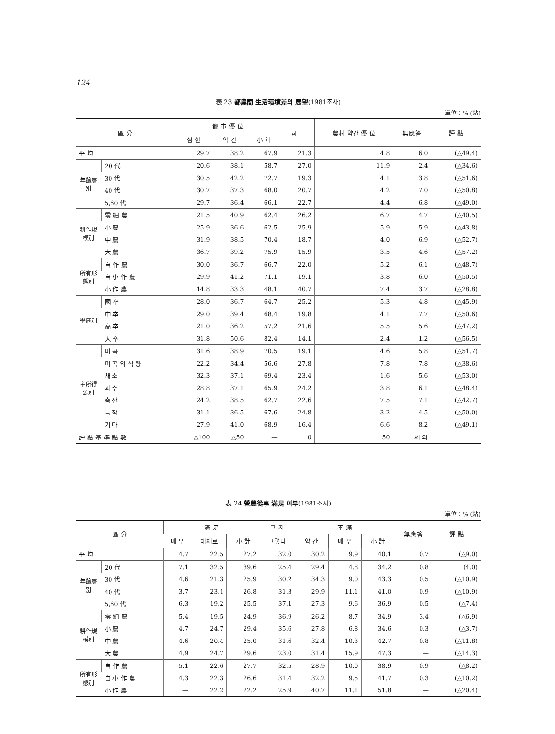124
表 23 都農間 生活環境差의 展望(1981조사)
單位：% (點)
| 區 分 | | 都 市 優 位 | | | 同 一 | 農村 약간 優 位 | 無應答 | 評 點 |
| --- | --- | --- | --- | --- | --- | --- | --- | --- |
| | | 심 한 | 약 간 | 小 計 | | | | |
| 平 均 | | 29.7 | 38.2 | 67.9 | 21.3 | 4.8 | 6.0 | (△49.4) |
| 年齡層別 | 20 代 | 20.6 | 38.1 | 58.7 | 27.0 | 11.9 | 2.4 | (△34.6) |
| | 30 代 | 30.5 | 42.2 | 72.7 | 19.3 | 4.1 | 3.8 | (△51.6) |
| | 40 代 | 30.7 | 37.3 | 68.0 | 20.7 | 4.2 | 7.0 | (△50.8) |
| | 5,60 代 | 29.7 | 36.4 | 66.1 | 22.7 | 4.4 | 6.8 | (△49.0) |
| 耕作規模別 | 零 細 農 | 21.5 | 40.9 | 62.4 | 26.2 | 6.7 | 4.7 | (△40.5) |
| | 小 農 | 25.9 | 36.6 | 62.5 | 25.9 | 5.9 | 5.9 | (△43.8) |
| | 中 農 | 31.9 | 38.5 | 70.4 | 18.7 | 4.0 | 6.9 | (△52.7) |
| | 大 農 | 36.7 | 39.2 | 75.9 | 15.9 | 3.5 | 4.6 | (△57.2) |
| 所有形態別 | 自 作 農 | 30.0 | 36.7 | 66.7 | 22.0 | 5.2 | 6.1 | (△48.7) |
| | 自 小 作 農 | 29.9 | 41.2 | 71.1 | 19.1 | 3.8 | 6.0 | (△50.5) |
| | 小 作 農 | 14.8 | 33.3 | 48.1 | 40.7 | 7.4 | 3.7 | (△28.8) |
| 學歷別 | 國 卒 | 28.0 | 36.7 | 64.7 | 25.2 | 5.3 | 4.8 | (△45.9) |
| | 中 卒 | 29.0 | 39.4 | 68.4 | 19.8 | 4.1 | 7.7 | (△50.6) |
| | 高 卒 | 21.0 | 36.2 | 57.2 | 21.6 | 5.5 | 5.6 | (△47.2) |
| | 大 卒 | 31.8 | 50.6 | 82.4 | 14.1 | 2.4 | 1.2 | (△56.5) |
| 主所得源別 | 미 곡 | 31.6 | 38.9 | 70.5 | 19.1 | 4.6 | 5.8 | (△51.7) |
| | 미 곡 외 식 량 | 22.2 | 34.4 | 56.6 | 27.8 | 7.8 | 7.8 | (△38.6) |
| | 채 소 | 32.3 | 37.1 | 69.4 | 23.4 | 1.6 | 5.6 | (△53.0) |
| | 과 수 | 28.8 | 37.1 | 65.9 | 24.2 | 3.8 | 6.1 | (△48.4) |
| | 축 산 | 24.2 | 38.5 | 62.7 | 22.6 | 7.5 | 7.1 | (△42.7) |
| | 특 작 | 31.1 | 36.5 | 67.6 | 24.8 | 3.2 | 4.5 | (△50.0) |
| | 기 타 | 27.9 | 41.0 | 68.9 | 16.4 | 6.6 | 8.2 | (△49.1) |
| 評 點 基 準 點 數 | | △100 | △50 | — | 0 | 50 | 제 외 | |
表 24 營農從事 滿足 여부(1981조사)
單位：% (點)
| 區 分 | | 滿 足 | | | 그 저 | 不 滿 | | | 無應答 | 評 點 |
| --- | --- | --- | --- | --- | --- | --- | --- | --- | --- | --- |
| | | 매 우 | 대체로 | 小 計 | 그렇다 | 약 간 | 매 우 | 小 計 | | |
| 平 均 | | 4.7 | 22.5 | 27.2 | 32.0 | 30.2 | 9.9 | 40.1 | 0.7 | (△9.0) |
| 年齡層別 | 20 代 | 7.1 | 32.5 | 39.6 | 25.4 | 29.4 | 4.8 | 34.2 | 0.8 | (4.0) |
| | 30 代 | 4.6 | 21.3 | 25.9 | 30.2 | 34.3 | 9.0 | 43.3 | 0.5 | (△10.9) |
| | 40 代 | 3.7 | 23.1 | 26.8 | 31.3 | 29.9 | 11.1 | 41.0 | 0.9 | (△10.9) |
| | 5,60 代 | 6.3 | 19.2 | 25.5 | 37.1 | 27.3 | 9.6 | 36.9 | 0.5 | (△7.4) |
| 耕作規模別 | 零 細 農 | 5.4 | 19.5 | 24.9 | 36.9 | 26.2 | 8.7 | 34.9 | 3.4 | (△6.9) |
| | 小 農 | 4.7 | 24.7 | 29.4 | 35.6 | 27.8 | 6.8 | 34.6 | 0.3 | (△3.7) |
| | 中 農 | 4.6 | 20.4 | 25.0 | 31.6 | 32.4 | 10.3 | 42.7 | 0.8 | (△11.8) |
| | 大 農 | 4.9 | 24.7 | 29.6 | 23.0 | 31.4 | 15.9 | 47.3 | — | (△14.3) |
| 所有形態別 | 自 作 農 | 5.1 | 22.6 | 27.7 | 32.5 | 28.9 | 10.0 | 38.9 | 0.9 | (△8.2) |
| | 自 小 作 農 | 4.3 | 22.3 | 26.6 | 31.4 | 32.2 | 9.5 | 41.7 | 0.3 | (△10.2) |
| | 小 作 農 | — | 22.2 | 22.2 | 25.9 | 40.7 | 11.1 | 51.8 | — | (△20.4) |